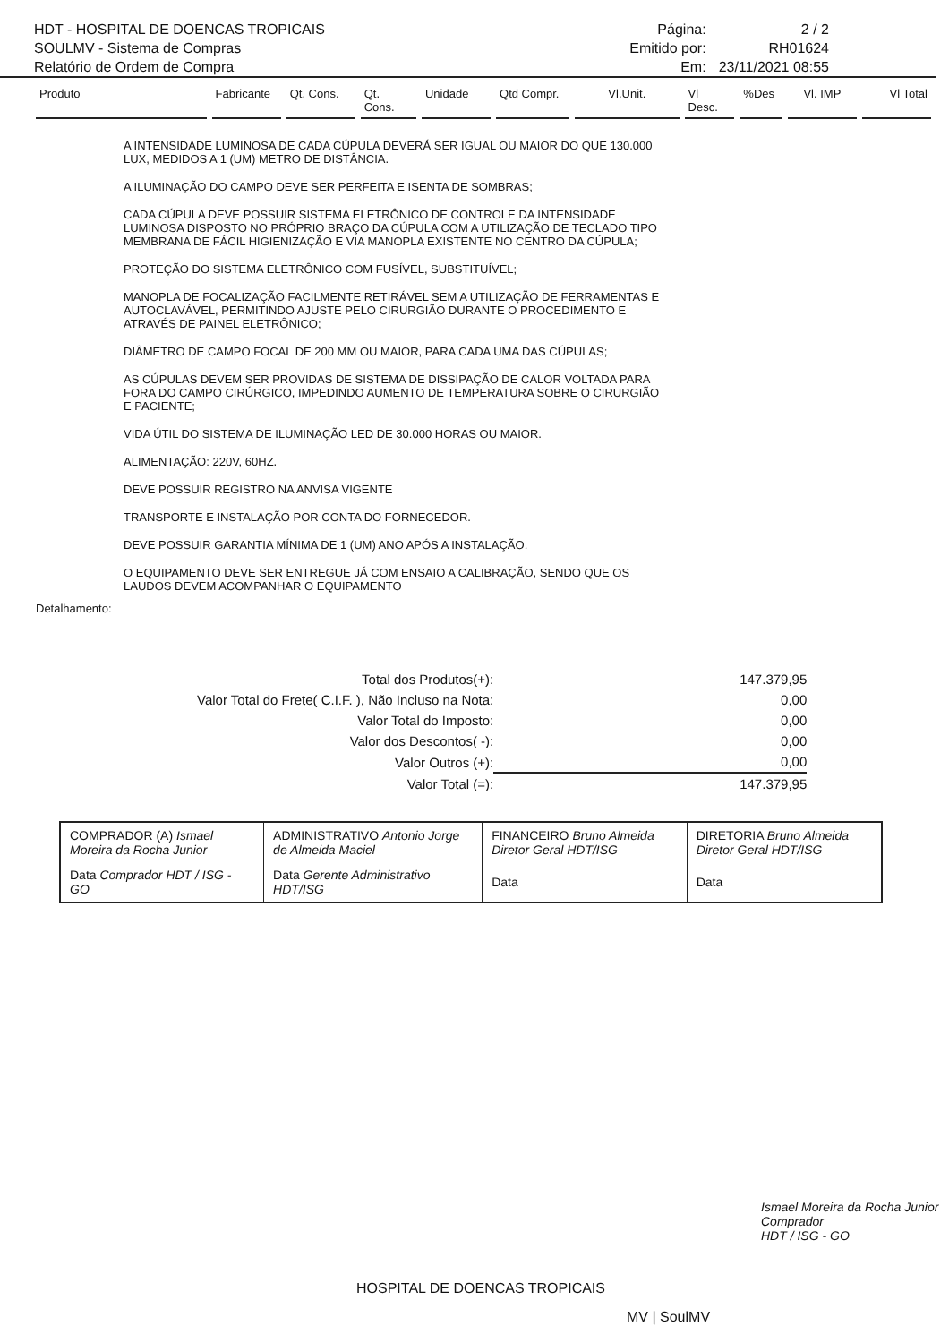HDT - HOSPITAL DE DOENCAS TROPICAIS
SOULMV - Sistema de Compras
Relatório de Ordem de Compra
Página: 2 / 2 Emitido por: RH01624 Em: 23/11/2021 08:55
Produto Fabricante Qt. Cons. Qt. Cons. Unidade Qtd Compr. Vl.Unit. Vl Desc.%Des Vl. IMP Vl Total
A INTENSIDADE LUMINOSA DE CADA CÚPULA DEVERÁ SER IGUAL OU MAIOR DO QUE 130.000 LUX, MEDIDOS A 1 (UM) METRO DE DISTÂNCIA.
A ILUMINAÇÃO DO CAMPO DEVE SER PERFEITA E ISENTA DE SOMBRAS;
CADA CÚPULA DEVE POSSUIR SISTEMA ELETRÔNICO DE CONTROLE DA INTENSIDADE LUMINOSA DISPOSTO NO PRÓPRIO BRAÇO DA CÚPULA COM A UTILIZAÇÃO DE TECLADO TIPO MEMBRANA DE FÁCIL HIGIENIZAÇÃO E VIA MANOPLA EXISTENTE NO CENTRO DA CÚPULA;
PROTEÇÃO DO SISTEMA ELETRÔNICO COM FUSÍVEL, SUBSTITUÍVEL;
MANOPLA DE FOCALIZAÇÃO FACILMENTE RETIRÁVEL SEM A UTILIZAÇÃO DE FERRAMENTAS E AUTOCLAVÁVEL, PERMITINDO AJUSTE PELO CIRURGIÃO DURANTE O PROCEDIMENTO E ATRAVÉS DE PAINEL ELETRÔNICO;
DIÂMETRO DE CAMPO FOCAL DE 200 MM OU MAIOR, PARA CADA UMA DAS CÚPULAS;
AS CÚPULAS DEVEM SER PROVIDAS DE SISTEMA DE DISSIPAÇÃO DE CALOR VOLTADA PARA FORA DO CAMPO CIRÚRGICO, IMPEDINDO AUMENTO DE TEMPERATURA SOBRE O CIRURGIÃO E PACIENTE;
VIDA ÚTIL DO SISTEMA DE ILUMINAÇÃO LED DE 30.000 HORAS OU MAIOR.
ALIMENTAÇÃO: 220V, 60HZ.
DEVE POSSUIR REGISTRO NA ANVISA VIGENTE
TRANSPORTE E INSTALAÇÃO POR CONTA DO FORNECEDOR.
DEVE POSSUIR GARANTIA MÍNIMA DE 1 (UM) ANO APÓS A INSTALAÇÃO.
O EQUIPAMENTO DEVE SER ENTREGUE JÁ COM ENSAIO A CALIBRAÇÃO, SENDO QUE OS LAUDOS DEVEM ACOMPANHAR O EQUIPAMENTO
Detalhamento:
| Total dos Produtos(+): | 147.379,95 |
| Valor Total do Frete( C.I.F. ), Não Incluso na Nota: | 0,00 |
| Valor Total do Imposto: | 0,00 |
| Valor dos Descontos( -): | 0,00 |
| Valor Outros (+): | 0,00 |
| Valor Total (=): | 147.379,95 |
| COMPRADOR (A) Ismael Moreira da Rocha Junior | ADMINISTRATIVO Antonio Jorge de Almeida Maciel | FINANCEIRO Bruno Almeida Diretor Geral HDT/ISG | DIRETORIA Bruno Almeida Diretor Geral HDT/ISG |
| Data Comprador HDT / ISG - GO | Data Gerente Administrativo HDT/ISG | Data | Data |
Ismael Moreira da Rocha Junior
Comprador
HDT / ISG - GO
HOSPITAL DE DOENCAS TROPICAIS
MV | SoulMV